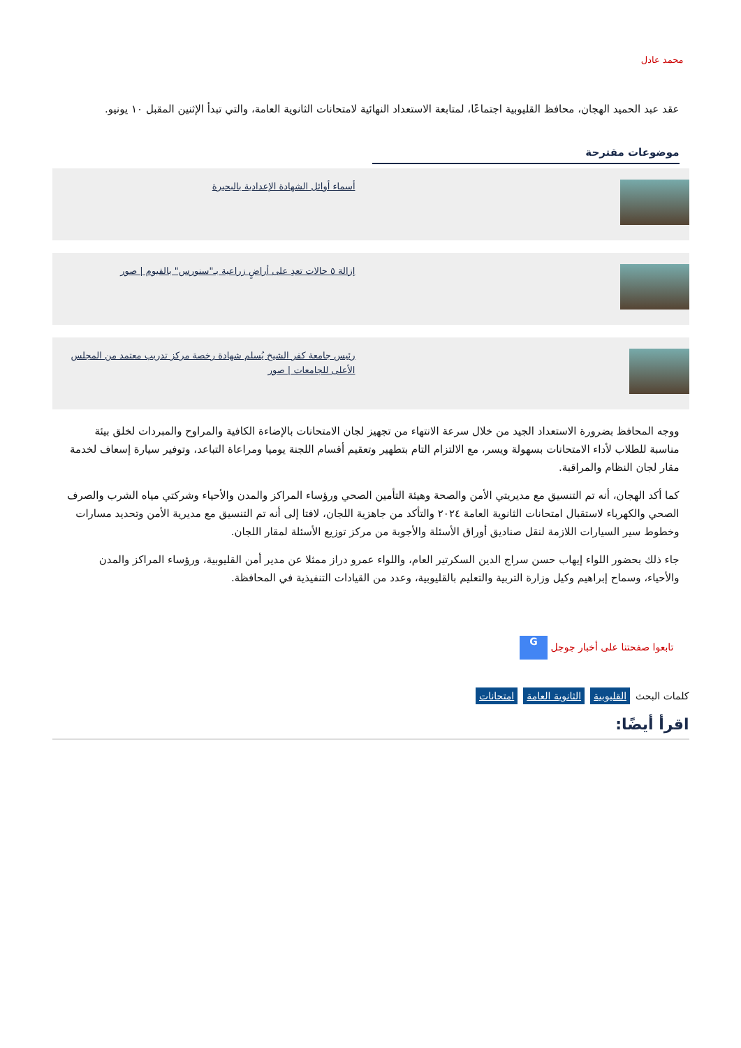محمد عادل
عقد عبد الحميد الهجان، محافظ القليوبية اجتماعًا، لمتابعة الاستعداد النهائية لامتحانات الثانوية العامة، والتي تبدأ الإثنين المقبل ١٠ يونيو.
موضوعات مقترحة
أسماء أوائل الشهادة الإعدادية بالبحيرة
إزالة ٥ حالات تعدِ على أراضٍ زراعية بـ"سنورس" بالفيوم | صور
رئيس جامعة كفر الشيخ يُسلم شهادة رخصة مركز تدريب معتمد من المجلس الأعلى للجامعات | صور
ووجه المحافظ بضرورة الاستعداد الجيد من خلال سرعة الانتهاء من تجهيز لجان الامتحانات بالإضاءة الكافية والمراوح والمبردات لخلق بيئة مناسبة للطلاب لأداء الامتحانات بسهولة ويسر، مع الالتزام التام بتطهير وتعقيم أقسام اللجنة يوميا ومراعاة التباعد، وتوفير سيارة إسعاف لخدمة مقار لجان النظام والمراقبة.
كما أكد الهجان، أنه تم التنسيق مع مديريتي الأمن والصحة وهيئة التأمين الصحي ورؤساء المراكز والمدن والأحياء وشركتي مياه الشرب والصرف الصحي والكهرباء لاستقبال امتحانات الثانوية العامة ٢٠٢٤ والتأكد من جاهزية اللجان، لافتا إلى أنه تم التنسيق مع مديرية الأمن وتحديد مسارات وخطوط سير السيارات اللازمة لنقل صناديق أوراق الأسئلة والأجوبة من مركز توزيع الأسئلة لمقار اللجان.
جاء ذلك بحضور اللواء إيهاب حسن سراج الدين السكرتير العام، واللواء عمرو دراز ممثلا عن مدير أمن القليوبية، ورؤساء المراكز والمدن والأحياء، وسماح إبراهيم وكيل وزارة التربية والتعليم بالقليوبية، وعدد من القيادات التنفيذية في المحافظة.
تابعوا صفحتنا على أخبار جوجل G
كلمات البحث القليوبية الثانوية العامة امتحانات
اقرأ أيضًا: